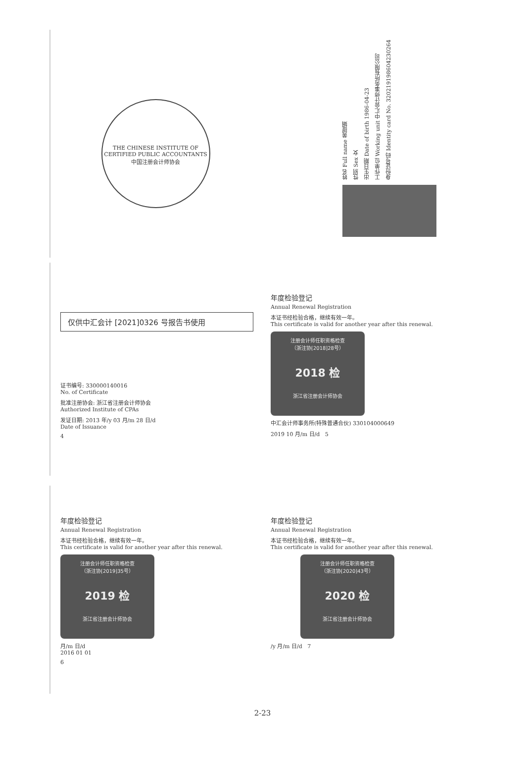THE CHINESE INSTITUTE OF CERTIFIED PUBLIC ACCOUNTANTS
中国注册会计师协会
姓名 Full name 黄提娟
性别 Sex 女
出生日期 Date of birth 1986-04-23
工作单位 Working unit 中汇会计师事务所有限公司
身份证号码 Identity card No. 320219198604230264
仅供中汇会计 [2021]0326 号报告书使用
证书编号: 330000140016
No. of Certificate
批准注册协会: 浙江省注册会计师协会
Authorized Institute of CPAs
发证日期: 2013 年/y 03 月/m 28 日/d
Date of Issuance
4
年度检验登记
Annual Renewal Registration
本证书经检验合格，继续有效一年。
This certificate is valid for another year after this renewal.
注册会计师任职资格检查
（浙注协[2018]28号）
2018 检
浙江省注册会计师协会
中汇会计师事务所(特殊普通合伙) 330104000649
2019 10 月/m 日/d 5
年度检验登记
Annual Renewal Registration
本证书经检验合格，继续有效一年。
This certificate is valid for another year after this renewal.
注册会计师任职资格检查
（浙注协[2019]35号）
2019 检
浙江省注册会计师协会
月/m 日/d
2016 01 01
6
年度检验登记
Annual Renewal Registration
本证书经检验合格，继续有效一年。
This certificate is valid for another year after this renewal.
注册会计师任职资格检查
（浙注协[2020]43号）
2020 检
浙江省注册会计师协会
/y 月/m 日/d 7
2-23